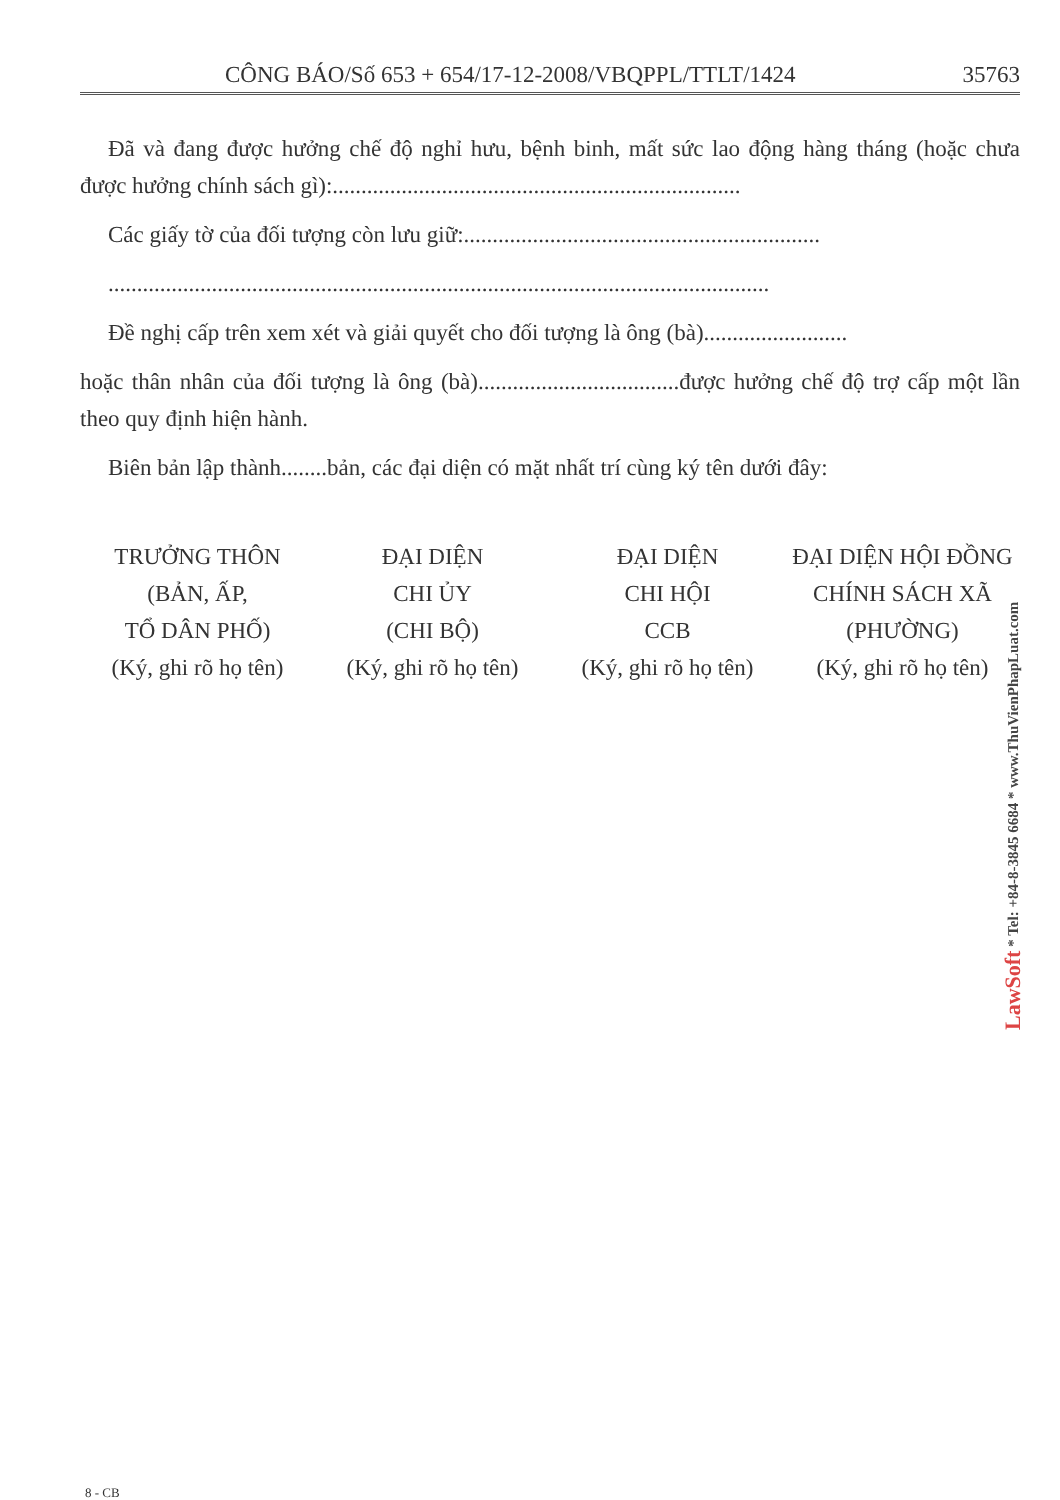CÔNG BÁO/Số 653 + 654/17-12-2008/VBQPPL/TTLT/1424 35763
Đã và đang được hưởng chế độ nghỉ hưu, bệnh binh, mất sức lao động hàng tháng (hoặc chưa được hưởng chính sách gì):.......................................................................
Các giấy tờ của đối tượng còn lưu giữ:..............................................................
...................................................................................................................
Đề nghị cấp trên xem xét và giải quyết cho đối tượng là ông (bà).........................
hoặc thân nhân của đối tượng là ông (bà)...................................được hưởng chế độ trợ cấp một lần theo quy định hiện hành.
Biên bản lập thành........bản, các đại diện có mặt nhất trí cùng ký tên dưới đây:
TRƯỞNG THÔN
(BẢN, ẤP,
TỔ DÂN PHỐ)
(Ký, ghi rõ họ tên)
ĐẠI DIỆN
CHI ỦY
(CHI BỘ)
(Ký, ghi rõ họ tên)
ĐẠI DIỆN
CHI HỘI
CCB
(Ký, ghi rõ họ tên)
ĐẠI DIỆN HỘI ĐỒNG
CHÍNH SÁCH XÃ
(PHƯỜNG)
(Ký, ghi rõ họ tên)
LawSoft * Tel: +84-8-3845 6684 * www.ThuVienPhapLuat.com
8 - CB